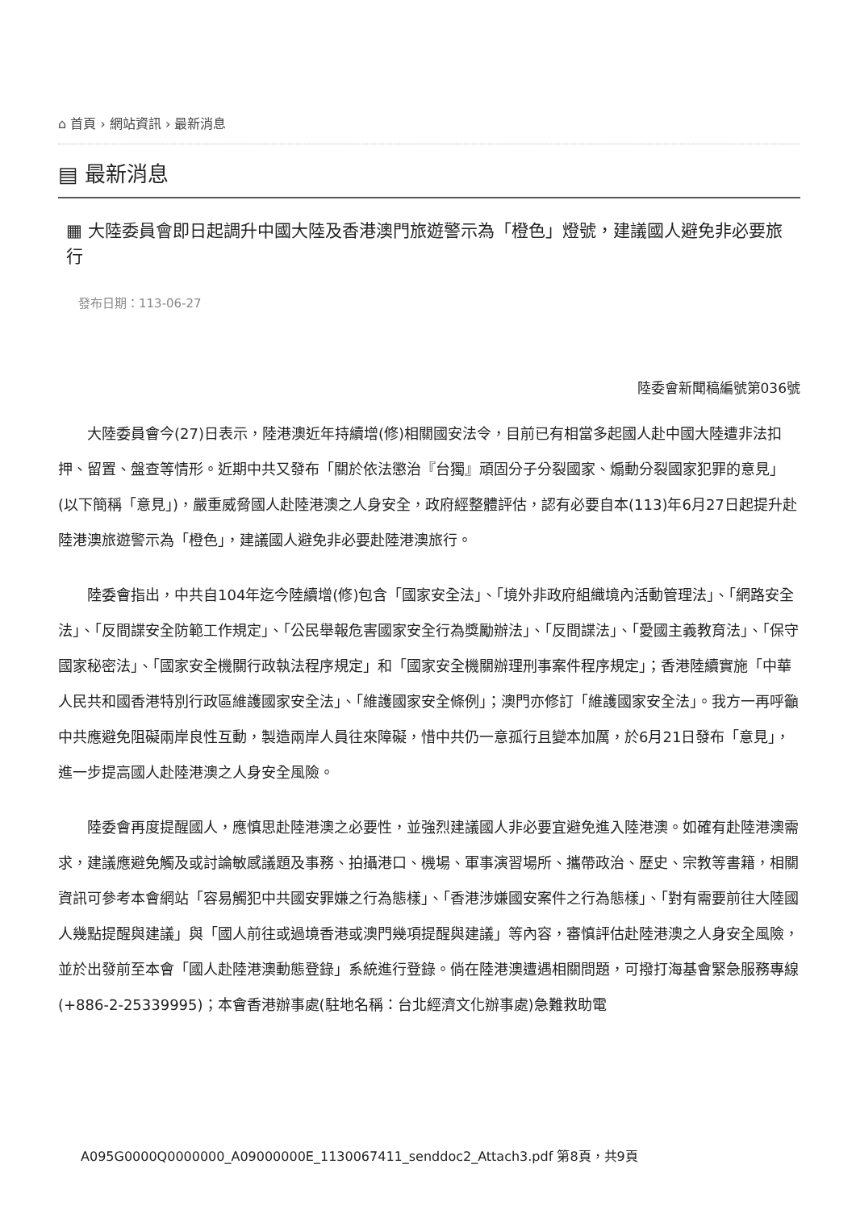⌂ 首頁 › 網站資訊 › 最新消息
▤ 最新消息
▦ 大陸委員會即日起調升中國大陸及香港澳門旅遊警示為「橙色」燈號，建議國人避免非必要旅行
發布日期：113-06-27
陸委會新聞稿編號第036號
大陸委員會今(27)日表示，陸港澳近年持續增(修)相關國安法令，目前已有相當多起國人赴中國大陸遭非法扣押、留置、盤查等情形。近期中共又發布「關於依法懲治『台獨』頑固分子分裂國家、煽動分裂國家犯罪的意見」(以下簡稱「意見」)，嚴重威脅國人赴陸港澳之人身安全，政府經整體評估，認有必要自本(113)年6月27日起提升赴陸港澳旅遊警示為「橙色」，建議國人避免非必要赴陸港澳旅行。
陸委會指出，中共自104年迄今陸續增(修)包含「國家安全法」、「境外非政府組織境內活動管理法」、「網路安全法」、「反間諜安全防範工作規定」、「公民舉報危害國家安全行為獎勵辦法」、「反間諜法」、「愛國主義教育法」、「保守國家秘密法」、「國家安全機關行政執法程序規定」和「國家安全機關辦理刑事案件程序規定」；香港陸續實施「中華人民共和國香港特別行政區維護國家安全法」、「維護國家安全條例」；澳門亦修訂「維護國家安全法」。我方一再呼籲中共應避免阻礙兩岸良性互動，製造兩岸人員往來障礙，惜中共仍一意孤行且變本加厲，於6月21日發布「意見」，進一步提高國人赴陸港澳之人身安全風險。
陸委會再度提醒國人，應慎思赴陸港澳之必要性，並強烈建議國人非必要宜避免進入陸港澳。如確有赴陸港澳需求，建議應避免觸及或討論敏感議題及事務、拍攝港口、機場、軍事演習場所、攜帶政治、歷史、宗教等書籍，相關資訊可參考本會網站「容易觸犯中共國安罪嫌之行為態樣」、「香港涉嫌國安案件之行為態樣」、「對有需要前往大陸國人幾點提醒與建議」與「國人前往或過境香港或澳門幾項提醒與建議」等內容，審慎評估赴陸港澳之人身安全風險，並於出發前至本會「國人赴陸港澳動態登錄」系統進行登錄。倘在陸港澳遭遇相關問題，可撥打海基會緊急服務專線(+886-2-25339995)；本會香港辦事處(駐地名稱：台北經濟文化辦事處)急難救助電
A095G0000Q0000000_A09000000E_1130067411_senddoc2_Attach3.pdf 第8頁，共9頁